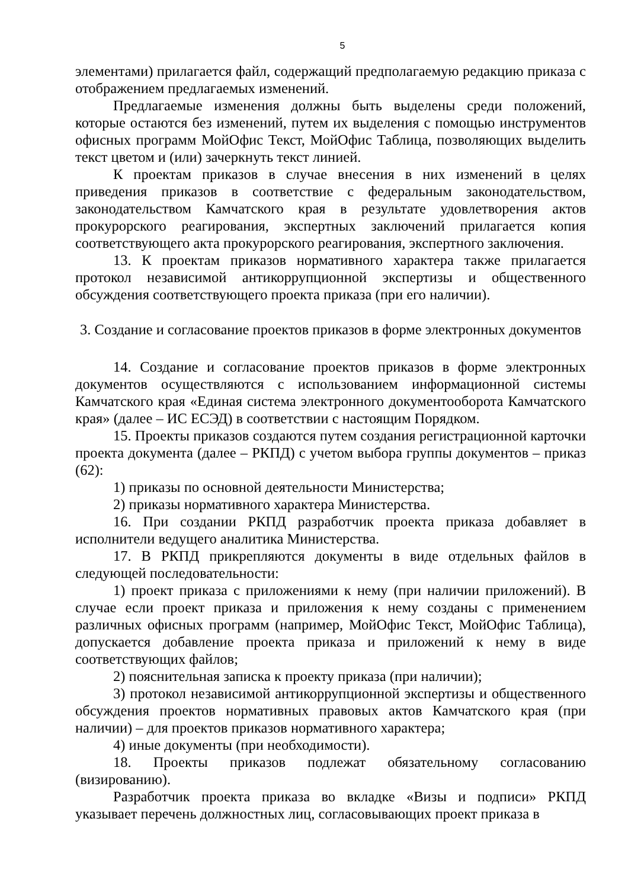5
элементами) прилагается файл, содержащий предполагаемую редакцию приказа с отображением предлагаемых изменений.
Предлагаемые изменения должны быть выделены среди положений, которые остаются без изменений, путем их выделения с помощью инструментов офисных программ МойОфис Текст, МойОфис Таблица, позволяющих выделить текст цветом и (или) зачеркнуть текст линией.
К проектам приказов в случае внесения в них изменений в целях приведения приказов в соответствие с федеральным законодательством, законодательством Камчатского края в результате удовлетворения актов прокурорского реагирования, экспертных заключений прилагается копия соответствующего акта прокурорского реагирования, экспертного заключения.
13. К проектам приказов нормативного характера также прилагается протокол независимой антикоррупционной экспертизы и общественного обсуждения соответствующего проекта приказа (при его наличии).
3. Создание и согласование проектов приказов в форме электронных документов
14. Создание и согласование проектов приказов в форме электронных документов осуществляются с использованием информационной системы Камчатского края «Единая система электронного документооборота Камчатского края» (далее – ИС ЕСЭД) в соответствии с настоящим Порядком.
15. Проекты приказов создаются путем создания регистрационной карточки проекта документа (далее – РКПД) с учетом выбора группы документов – приказ (62):
1) приказы по основной деятельности Министерства;
2) приказы нормативного характера Министерства.
16. При создании РКПД разработчик проекта приказа добавляет в исполнители ведущего аналитика Министерства.
17. В РКПД прикрепляются документы в виде отдельных файлов в следующей последовательности:
1) проект приказа с приложениями к нему (при наличии приложений). В случае если проект приказа и приложения к нему созданы с применением различных офисных программ (например, МойОфис Текст, МойОфис Таблица), допускается добавление проекта приказа и приложений к нему в виде соответствующих файлов;
2) пояснительная записка к проекту приказа (при наличии);
3) протокол независимой антикоррупционной экспертизы и общественного обсуждения проектов нормативных правовых актов Камчатского края (при наличии) – для проектов приказов нормативного характера;
4) иные документы (при необходимости).
18. Проекты приказов подлежат обязательному согласованию (визированию).
Разработчик проекта приказа во вкладке «Визы и подписи» РКПД указывает перечень должностных лиц, согласовывающих проект приказа в